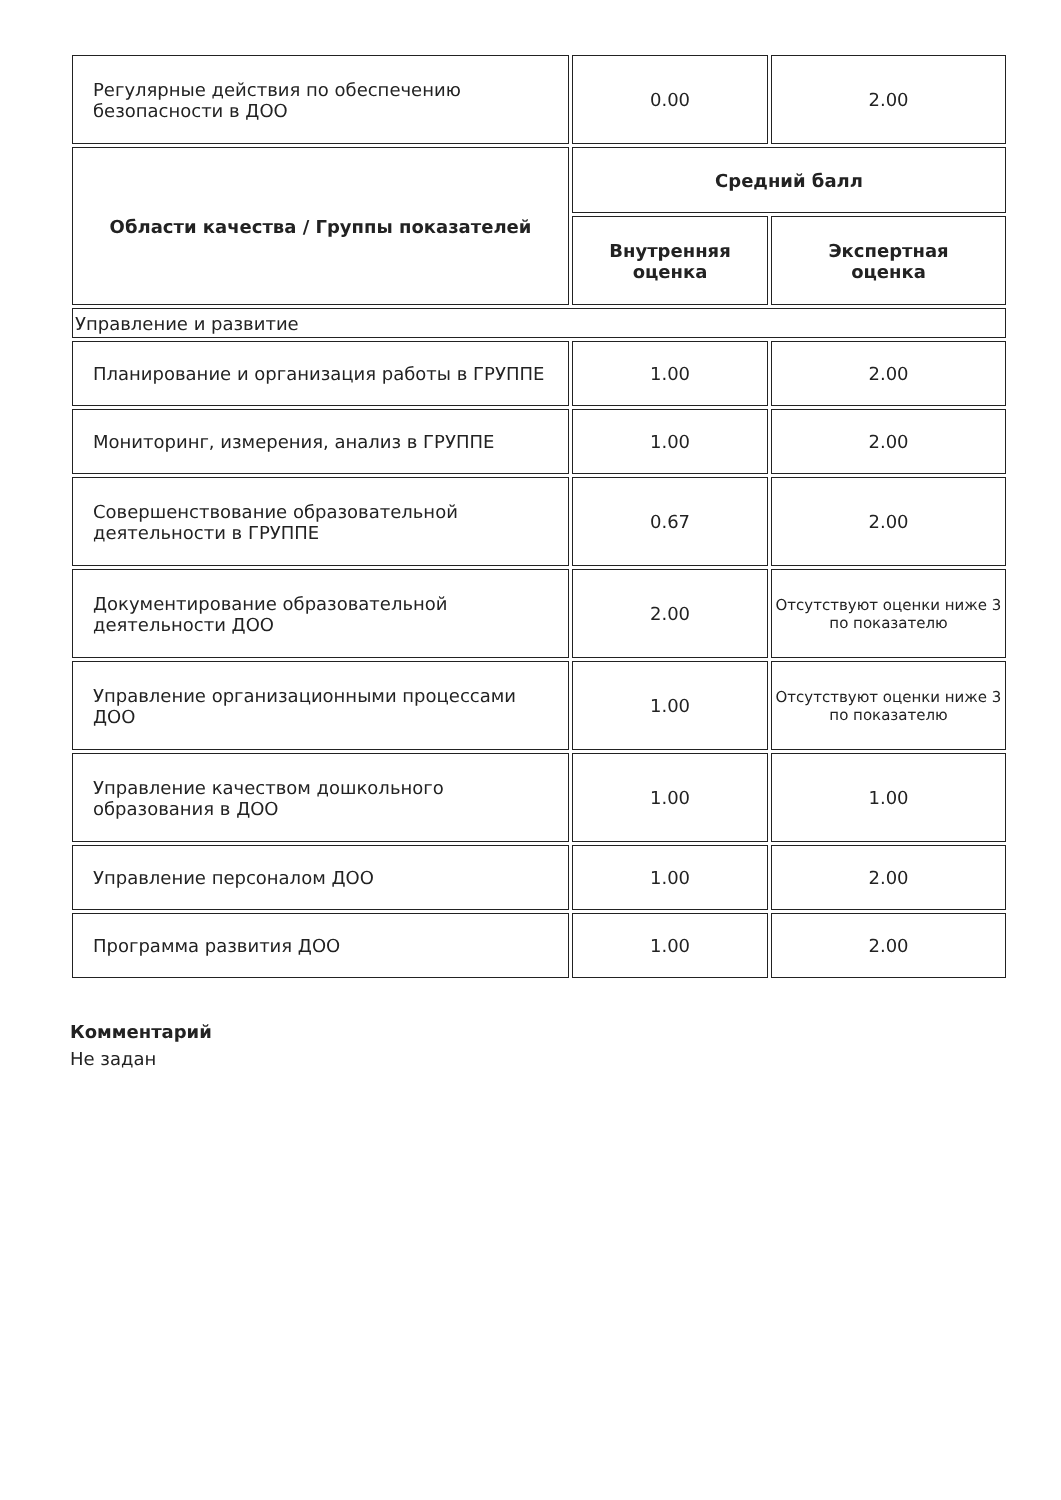| Регулярные действия по обеспечению безопасности в ДОО | 0.00 | 2.00 |
| Области качества / Группы показателей | Средний балл | |
| | Внутренняя оценка | Экспертная оценка |
| Управление и развитие | | |
| Планирование и организация работы в ГРУППЕ | 1.00 | 2.00 |
| Мониторинг, измерения, анализ в ГРУППЕ | 1.00 | 2.00 |
| Совершенствование образовательной деятельности в ГРУППЕ | 0.67 | 2.00 |
| Документирование образовательной деятельности ДОО | 2.00 | Отсутствуют оценки ниже 3 по показателю |
| Управление организационными процессами ДОО | 1.00 | Отсутствуют оценки ниже 3 по показателю |
| Управление качеством дошкольного образования в ДОО | 1.00 | 1.00 |
| Управление персоналом ДОО | 1.00 | 2.00 |
| Программа развития ДОО | 1.00 | 2.00 |
Комментарий
Не задан